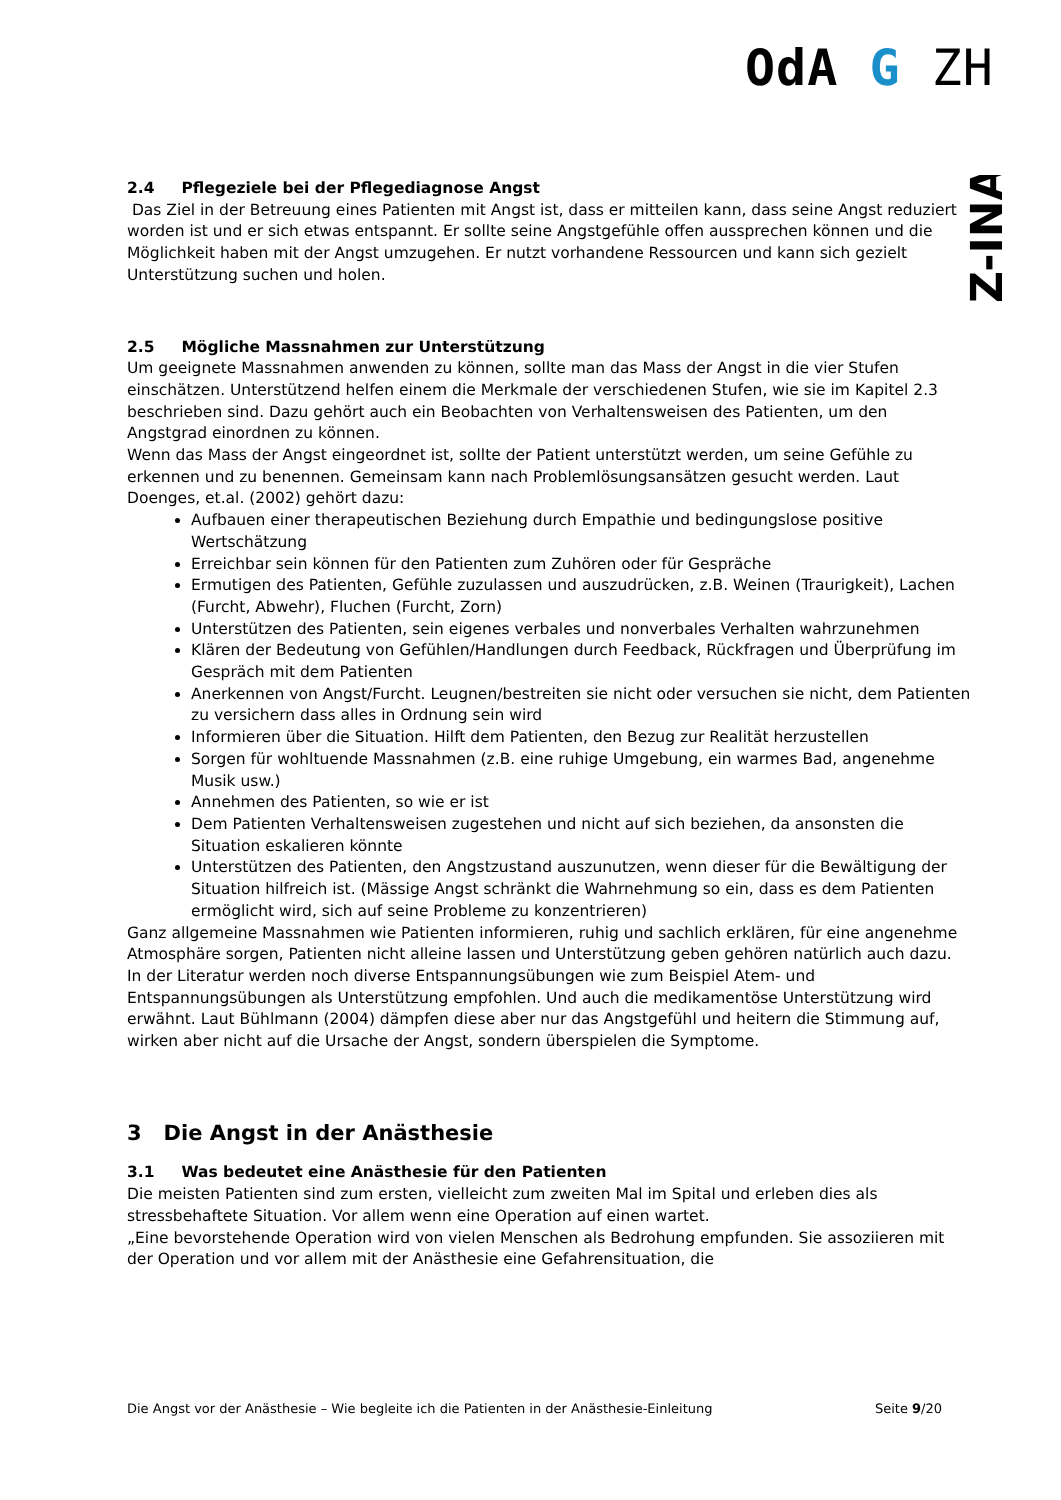OdA G ZH
Z-INA
2.4 Pflegeziele bei der Pflegediagnose Angst
Das Ziel in der Betreuung eines Patienten mit Angst ist, dass er mitteilen kann, dass seine Angst reduziert worden ist und er sich etwas entspannt. Er sollte seine Angstgefühle offen aussprechen können und die Möglichkeit haben mit der Angst umzugehen. Er nutzt vorhandene Ressourcen und kann sich gezielt Unterstützung suchen und holen.
2.5 Mögliche Massnahmen zur Unterstützung
Um geeignete Massnahmen anwenden zu können, sollte man das Mass der Angst in die vier Stufen einschätzen. Unterstützend helfen einem die Merkmale der verschiedenen Stufen, wie sie im Kapitel 2.3 beschrieben sind. Dazu gehört auch ein Beobachten von Verhaltensweisen des Patienten, um den Angstgrad einordnen zu können.
Wenn das Mass der Angst eingeordnet ist, sollte der Patient unterstützt werden, um seine Gefühle zu erkennen und zu benennen. Gemeinsam kann nach Problemlösungsansätzen gesucht werden. Laut Doenges, et.al. (2002) gehört dazu:
Aufbauen einer therapeutischen Beziehung durch Empathie und bedingungslose positive Wertschätzung
Erreichbar sein können für den Patienten zum Zuhören oder für Gespräche
Ermutigen des Patienten, Gefühle zuzulassen und auszudrücken, z.B. Weinen (Traurigkeit), Lachen (Furcht, Abwehr), Fluchen (Furcht, Zorn)
Unterstützen des Patienten, sein eigenes verbales und nonverbales Verhalten wahrzunehmen
Klären der Bedeutung von Gefühlen/Handlungen durch Feedback, Rückfragen und Überprüfung im Gespräch mit dem Patienten
Anerkennen von Angst/Furcht. Leugnen/bestreiten sie nicht oder versuchen sie nicht, dem Patienten zu versichern dass alles in Ordnung sein wird
Informieren über die Situation. Hilft dem Patienten, den Bezug zur Realität herzustellen
Sorgen für wohltuende Massnahmen (z.B. eine ruhige Umgebung, ein warmes Bad, angenehme Musik usw.)
Annehmen des Patienten, so wie er ist
Dem Patienten Verhaltensweisen zugestehen und nicht auf sich beziehen, da ansonsten die Situation eskalieren könnte
Unterstützen des Patienten, den Angstzustand auszunutzen, wenn dieser für die Bewältigung der Situation hilfreich ist. (Mässige Angst schränkt die Wahrnehmung so ein, dass es dem Patienten ermöglicht wird, sich auf seine Probleme zu konzentrieren)
Ganz allgemeine Massnahmen wie Patienten informieren, ruhig und sachlich erklären, für eine angenehme Atmosphäre sorgen, Patienten nicht alleine lassen und Unterstützung geben gehören natürlich auch dazu.
In der Literatur werden noch diverse Entspannungsübungen wie zum Beispiel Atem- und Entspannungsübungen als Unterstützung empfohlen. Und auch die medikamentöse Unterstützung wird erwähnt. Laut Bühlmann (2004) dämpfen diese aber nur das Angstgefühl und heitern die Stimmung auf, wirken aber nicht auf die Ursache der Angst, sondern überspielen die Symptome.
3 Die Angst in der Anästhesie
3.1 Was bedeutet eine Anästhesie für den Patienten
Die meisten Patienten sind zum ersten, vielleicht zum zweiten Mal im Spital und erleben dies als stressbehaftete Situation. Vor allem wenn eine Operation auf einen wartet.
„Eine bevorstehende Operation wird von vielen Menschen als Bedrohung empfunden. Sie assoziieren mit der Operation und vor allem mit der Anästhesie eine Gefahrensituation, die
Die Angst vor der Anästhesie – Wie begleite ich die Patienten in der Anästhesie-Einleitung Seite 9/20